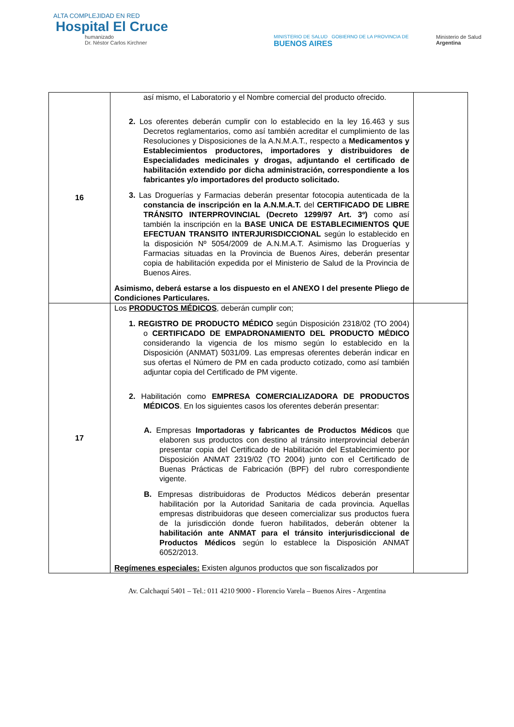ALTA COMPLEJIDAD EN RED
Hospital El Cruce
humanizado
Dr. Néstor Carlos Kirchner
MINISTERIO DE SALUD GOBIERNO DE LA PROVINCIA DE
BUENOS AIRES
Ministerio de Salud
Argentina
| 16 | así mismo, el Laboratorio y el Nombre comercial del producto ofrecido. 2. Los oferentes deberán cumplir con lo establecido en la ley 16.463 y sus Decretos reglamentarios, como así también acreditar el cumplimiento de las Resoluciones y Disposiciones de la A.N.M.A.T., respecto a Medicamentos y Establecimientos productores, importadores y distribuidores de Especialidades medicinales y drogas, adjuntando el certificado de habilitación extendido por dicha administración, correspondiente a los fabricantes y/o importadores del producto solicitado. 3. Las Droguerías y Farmacias deberán presentar fotocopia autenticada de la constancia de inscripción en la A.N.M.A.T. del CERTIFICADO DE LIBRE TRÁNSITO INTERPROVINCIAL (Decreto 1299/97 Art. 3º) como así también la inscripción en la BASE UNICA DE ESTABLECIMIENTOS QUE EFECTUAN TRANSITO INTERJURISDICCIONAL según lo establecido en la disposición Nº 5054/2009 de A.N.M.A.T. Asimismo las Droguerías y Farmacias situadas en la Provincia de Buenos Aires, deberán presentar copia de habilitación expedida por el Ministerio de Salud de la Provincia de Buenos Aires. Asimismo, deberá estarse a los dispuesto en el ANEXO I del presente Pliego de Condiciones Particulares. | |
| 17 | Los PRODUCTOS MÉDICOS , deberán cumplir con; 1. REGISTRO DE PRODUCTO MÉDICO según Disposición 2318/02 (TO 2004) o CERTIFICADO DE EMPADRONAMIENTO DEL PRODUCTO MÉDICO considerando la vigencia de los mismo según lo establecido en la Disposición (ANMAT) 5031/09. Las empresas oferentes deberán indicar en sus ofertas el Número de PM en cada producto cotizado, como así también adjuntar copia del Certificado de PM vigente. 2. Habilitación como EMPRESA COMERCIALIZADORA DE PRODUCTOS MÉDICOS . En los siguientes casos los oferentes deberán presentar: A. Empresas Importadoras y fabricantes de Productos Médicos que elaboren sus productos con destino al tránsito interprovincial deberán presentar copia del Certificado de Habilitación del Establecimiento por Disposición ANMAT 2319/02 (TO 2004) junto con el Certificado de Buenas Prácticas de Fabricación (BPF) del rubro correspondiente vigente. B. Empresas distribuidoras de Productos Médicos deberán presentar habilitación por la Autoridad Sanitaria de cada provincia. Aquellas empresas distribuidoras que deseen comercializar sus productos fuera de la jurisdicción donde fueron habilitados, deberán obtener la habilitación ante ANMAT para el tránsito interjurisdiccional de Productos Médicos según lo establece la Disposición ANMAT 6052/2013. Regímenes especiales: Existen algunos productos que son fiscalizados por | |
Av. Calchaquí 5401 – Tel.: 011 4210 9000 - Florencio Varela – Buenos Aires - Argentina